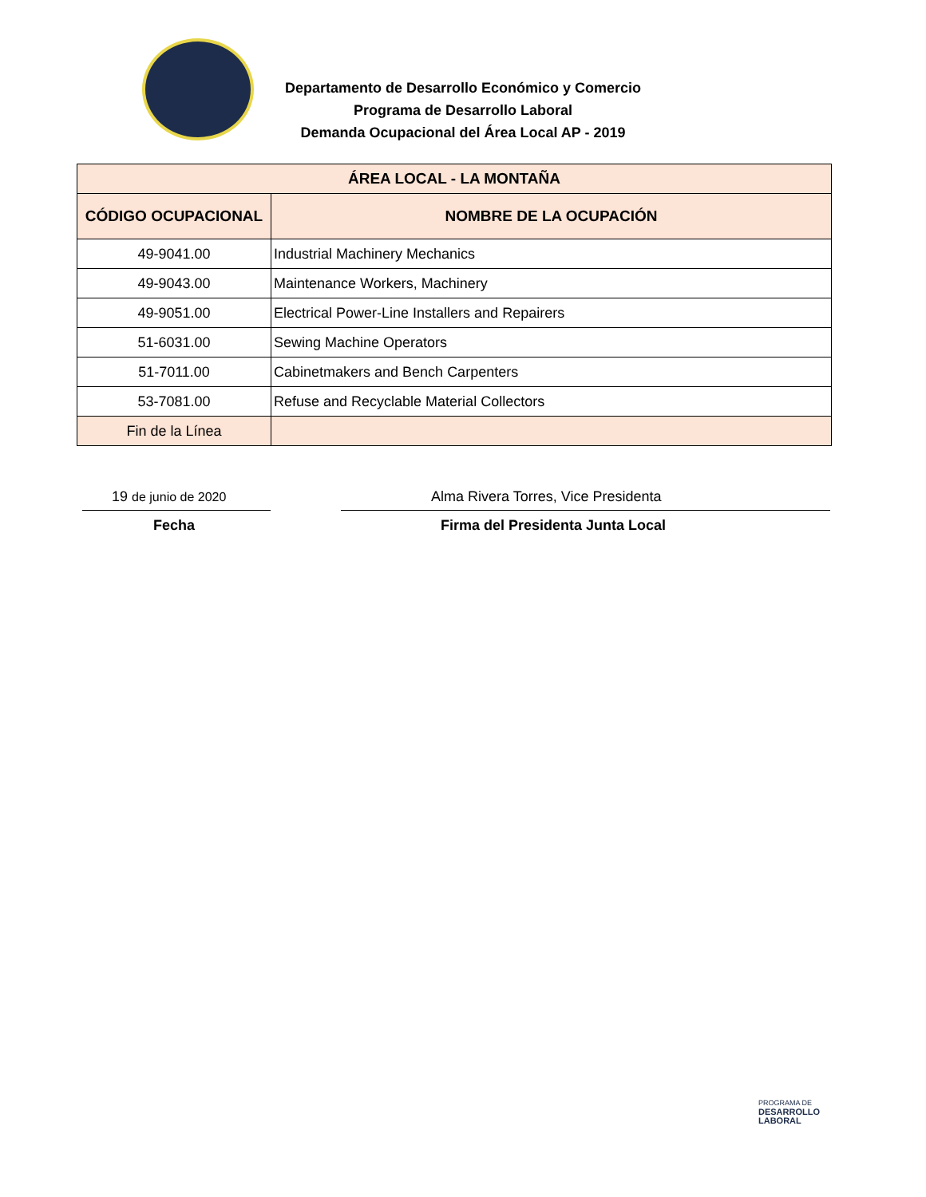Departamento de Desarrollo Económico y Comercio
Programa de Desarrollo Laboral
Demanda Ocupacional del Área Local AP - 2019
| ÁREA LOCAL - LA MONTAÑA | |
| --- | --- |
| CÓDIGO OCUPACIONAL | NOMBRE DE LA OCUPACIÓN |
| 49-9041.00 | Industrial Machinery Mechanics |
| 49-9043.00 | Maintenance Workers, Machinery |
| 49-9051.00 | Electrical Power-Line Installers and Repairers |
| 51-6031.00 | Sewing Machine Operators |
| 51-7011.00 | Cabinetmakers and Bench Carpenters |
| 53-7081.00 | Refuse and Recyclable Material Collectors |
| Fin de la Línea | |
19 de junio de 2020
Alma Rivera Torres, Vice Presidenta
Fecha
Firma del Presidenta Junta Local
PROGRAMA DE
DESARROLLO
LABORAL